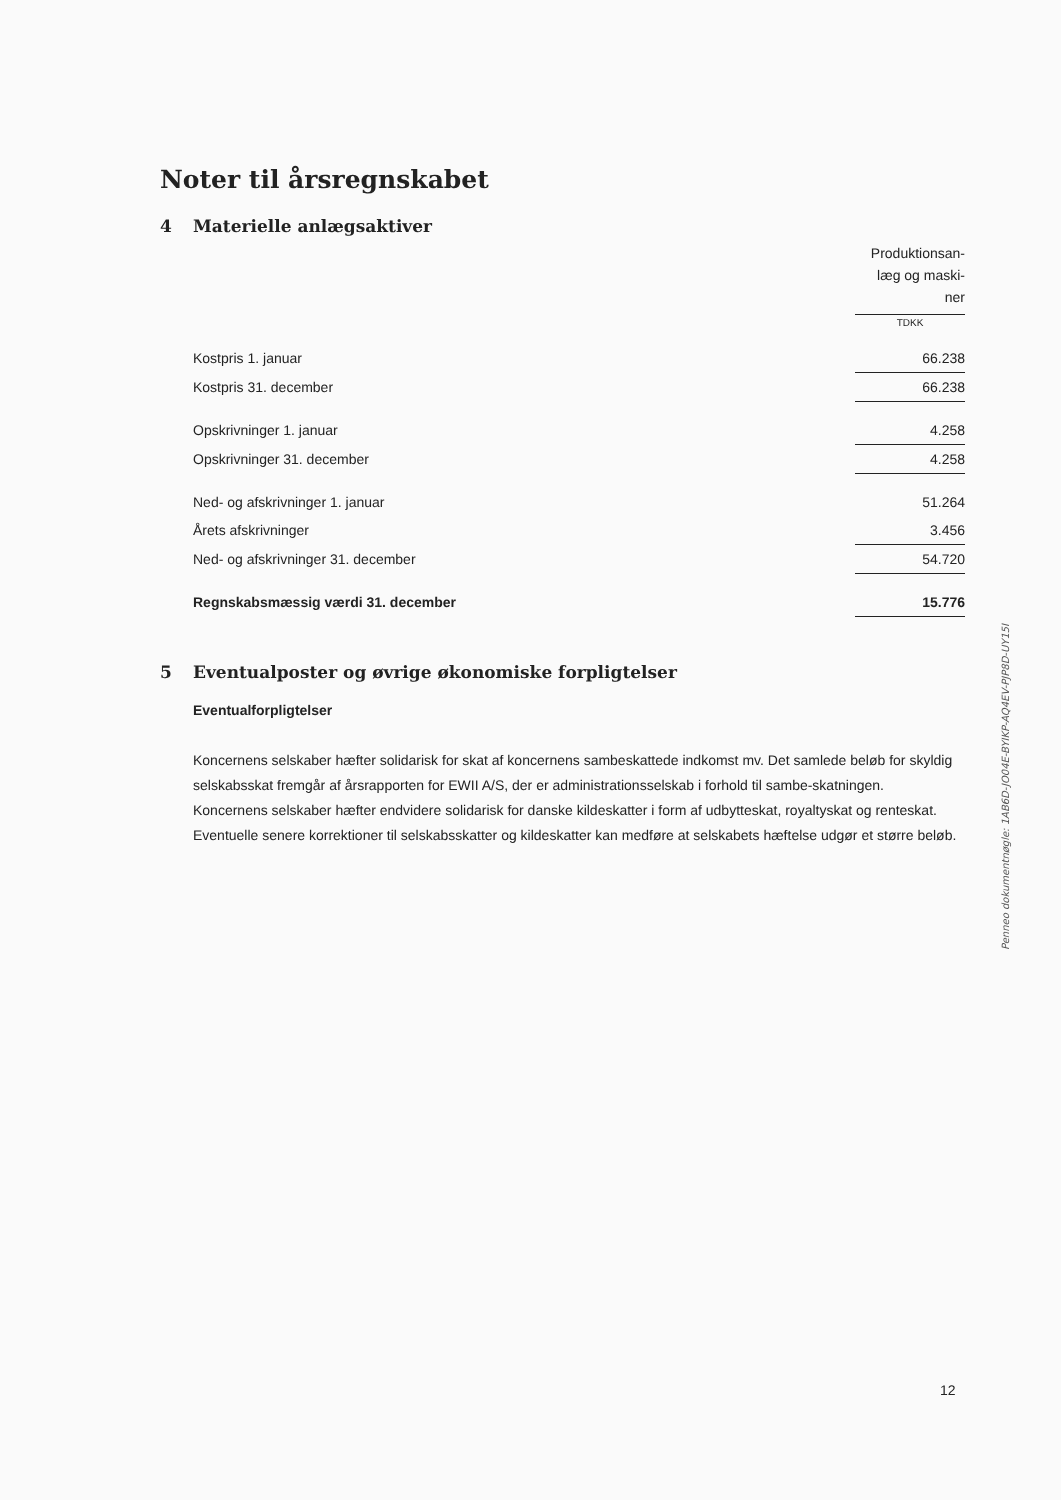Noter til årsregnskabet
4 Materielle anlægsaktiver
| | Produktionsan- læg og maski- ner |
| | TDKK |
| Kostpris 1. januar | 66.238 |
| Kostpris 31. december | 66.238 |
| Opskrivninger 1. januar | 4.258 |
| Opskrivninger 31. december | 4.258 |
| Ned- og afskrivninger 1. januar | 51.264 |
| Årets afskrivninger | 3.456 |
| Ned- og afskrivninger 31. december | 54.720 |
| Regnskabsmæssig værdi 31. december | 15.776 |
5 Eventualposter og øvrige økonomiske forpligtelser
Eventualforpligtelser
Koncernens selskaber hæfter solidarisk for skat af koncernens sambeskattede indkomst mv. Det samlede beløb for skyldig selskabsskat fremgår af årsrapporten for EWII A/S, der er administrationsselskab i forhold til sambe-skatningen.
Koncernens selskaber hæfter endvidere solidarisk for danske kildeskatter i form af udbytteskat, royaltyskat og renteskat. Eventuelle senere korrektioner til selskabsskatter og kildeskatter kan medføre at selskabets hæftelse udgør et større beløb.
Penneo dokumentnøgle: 1AB6D-JO04E-BYIKP-AQ4EV-PJP8D-UY15I
12